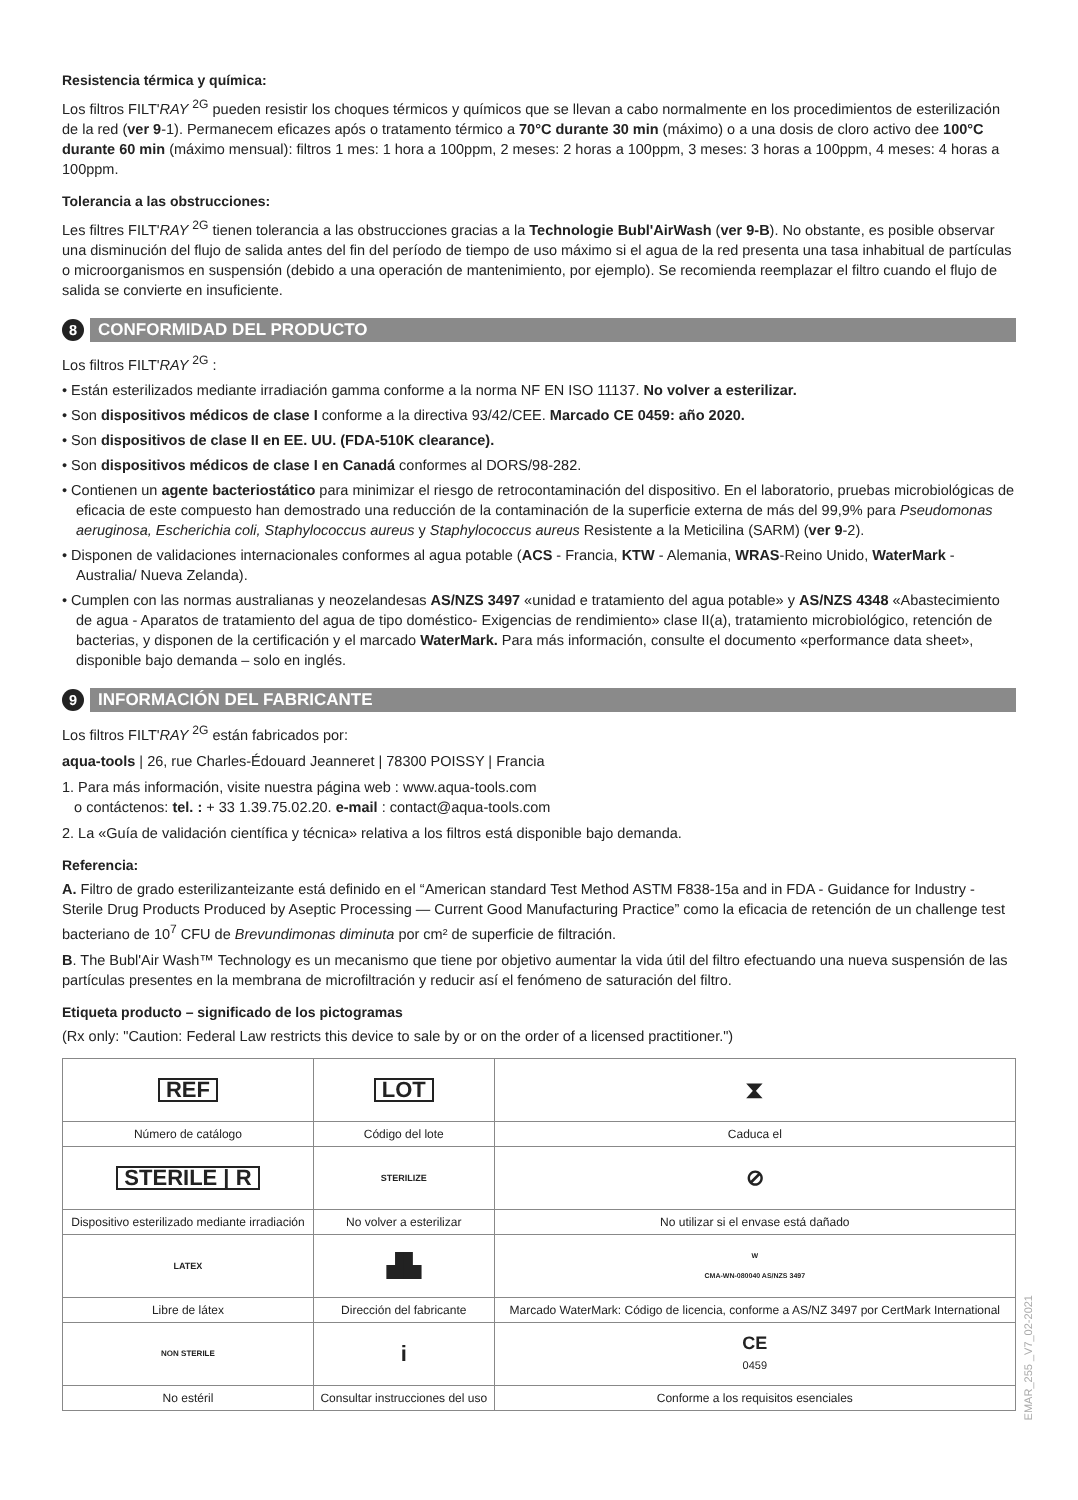Resistencia térmica y química:
Los filtros FILT'RAY <sup>2G</sup> pueden resistir los choques térmicos y químicos que se llevan a cabo normalmente en los procedimientos de esterilización de la red (ver 9-1). Permanecem eficazes após o tratamento térmico a 70°C durante 30 min (máximo) o a una dosis de cloro activo dee 100°C durante 60 min (máximo mensual): filtros 1 mes: 1 hora a 100ppm, 2 meses: 2 horas a 100ppm, 3 meses: 3 horas a 100ppm, 4 meses: 4 horas a 100ppm.
Tolerancia a las obstrucciones:
Les filtres FILT'RAY <sup>2G</sup> tienen tolerancia a las obstrucciones gracias a la Technologie Bubl'AirWash (ver 9-B). No obstante, es posible observar una disminución del flujo de salida antes del fin del período de tiempo de uso máximo si el agua de la red presenta una tasa inhabitual de partículas o microorganismos en suspensión (debido a una operación de mantenimiento, por ejemplo). Se recomienda reemplazar el filtro cuando el flujo de salida se convierte en insuficiente.
8 CONFORMIDAD DEL PRODUCTO
Los filtros FILT'RAY <sup>2G</sup> :
• Están esterilizados mediante irradiación gamma conforme a la norma NF EN ISO 11137. No volver a esterilizar.
• Son dispositivos médicos de clase I conforme a la directiva 93/42/CEE. Marcado CE 0459: año 2020.
• Son dispositivos de clase II en EE. UU. (FDA-510K clearance).
• Son dispositivos médicos de clase I en Canadá conformes al DORS/98-282.
• Contienen un agente bacteriostático para minimizar el riesgo de retrocontaminación del dispositivo. En el laboratorio, pruebas microbiológicas de eficacia de este compuesto han demostrado una reducción de la contaminación de la superficie externa de más del 99,9% para Pseudomonas aeruginosa, Escherichia coli, Staphylococcus aureus y Staphylococcus aureus Resistente a la Meticilina (SARM) (ver 9-2).
• Disponen de validaciones internacionales conformes al agua potable (ACS - Francia, KTW - Alemania, WRAS-Reino Unido, WaterMark - Australia/ Nueva Zelanda).
• Cumplen con las normas australianas y neozelandesas AS/NZS 3497 «unidad e tratamiento del agua potable» y AS/NZS 4348 «Abastecimiento de agua - Aparatos de tratamiento del agua de tipo doméstico- Exigencias de rendimiento» clase II(a), tratamiento microbiológico, retención de bacterias, y disponen de la certificación y el marcado WaterMark. Para más información, consulte el documento «performance data sheet», disponible bajo demanda – solo en inglés.
9 INFORMACIÓN DEL FABRICANTE
Los filtros FILT'RAY <sup>2G</sup> están fabricados por:
aqua-tools | 26, rue Charles-Édouard Jeanneret | 78300 POISSY | Francia
1. Para más información, visite nuestra página web : www.aqua-tools.com
o contáctenos: tel. : + 33 1.39.75.02.20. e-mail : contact@aqua-tools.com
2. La «Guía de validación científica y técnica» relativa a los filtros está disponible bajo demanda.
Referencia:
A. Filtro de grado esterilizanteizante está definido en el “American standard Test Method ASTM F838-15a and in FDA - Guidance for Industry - Sterile Drug Products Produced by Aseptic Processing — Current Good Manufacturing Practice” como la eficacia de retención de un challenge test bacteriano de 10<sup>7</sup> CFU de Brevundimonas diminuta por cm² de superficie de filtración.
B. The Bubl'Air Wash™ Technology es un mecanismo que tiene por objetivo aumentar la vida útil del filtro efectuando una nueva suspensión de las partículas presentes en la membrana de microfiltración y reducir así el fenómeno de saturación del filtro.
Etiqueta producto – significado de los pictogramas
(Rx only: "Caution: Federal Law restricts this device to sale by or on the order of a licensed practitioner.")
| REF | LOT | ⧗ |
| Número de catálogo | Código del lote | Caduca el |
| STERILE / R | STERILIZE | ⊘ |
| Dispositivo esterilizado mediante irradiación | No volver a esterilizar | No utilizar si el envase está dañado |
| LATEX | ▟▙ | W CMA-WN-080040 AS/NZS 3497 |
| Libre de látex | Dirección del fabricante | Marcado WaterMark: Código de licencia, conforme a AS/NZ 3497 por CertMark International |
| NON STERILE | i | CE 0459 |
| No estéril | Consultar instrucciones del uso | Conforme a los requisitos esenciales |
EMAR_255 _V7_02-2021